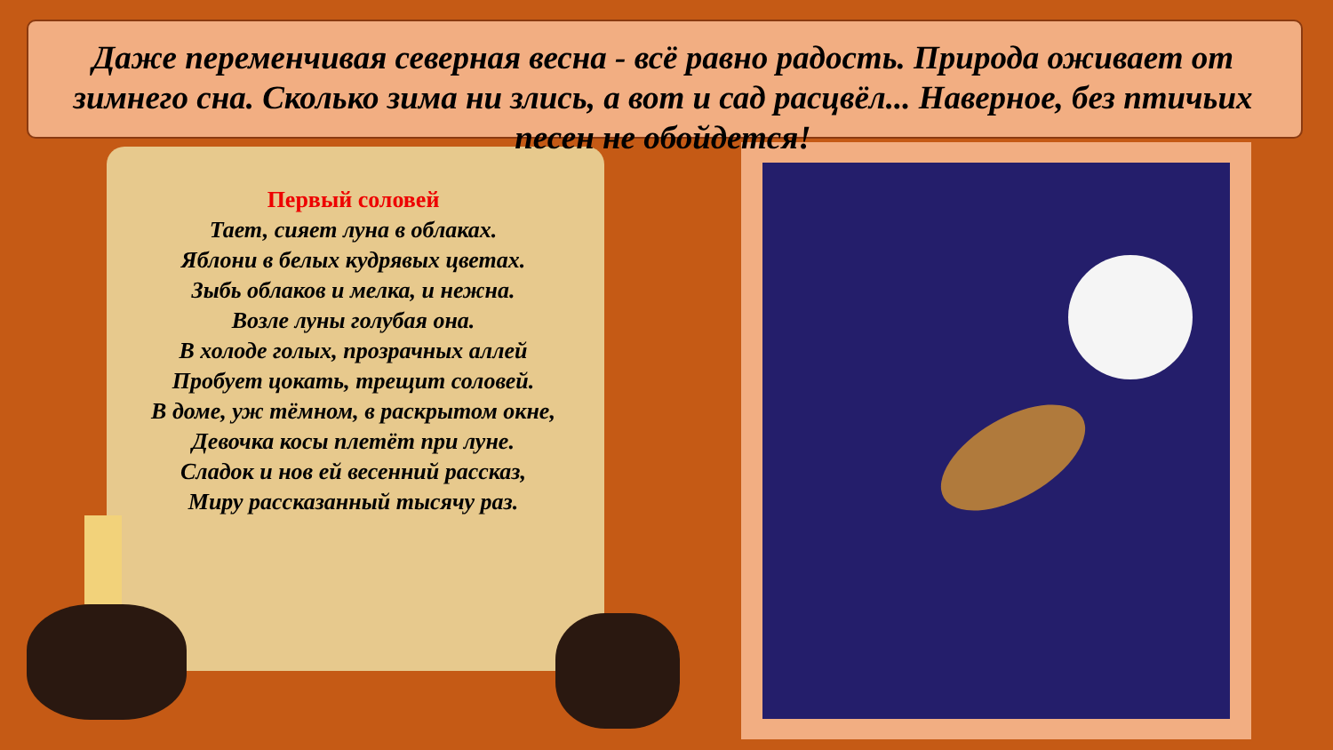Даже переменчивая северная весна - всё равно радость. Природа оживает от зимнего сна. Сколько зима ни злись, а вот и сад расцвёл... Наверное, без птичьих песен не обойдется!
Первый соловей
Тает, сияет луна в облаках.
Яблони в белых кудрявых цветах.
Зыбь облаков и мелка, и нежна.
Возле луны голубая она.
В холоде голых, прозрачных аллей
Пробует цокать, трещит соловей.
В доме, уж тёмном, в раскрытом окне,
Девочка косы плетёт при луне.
Сладок и нов ей весенний рассказ,
Миру рассказанный тысячу раз.